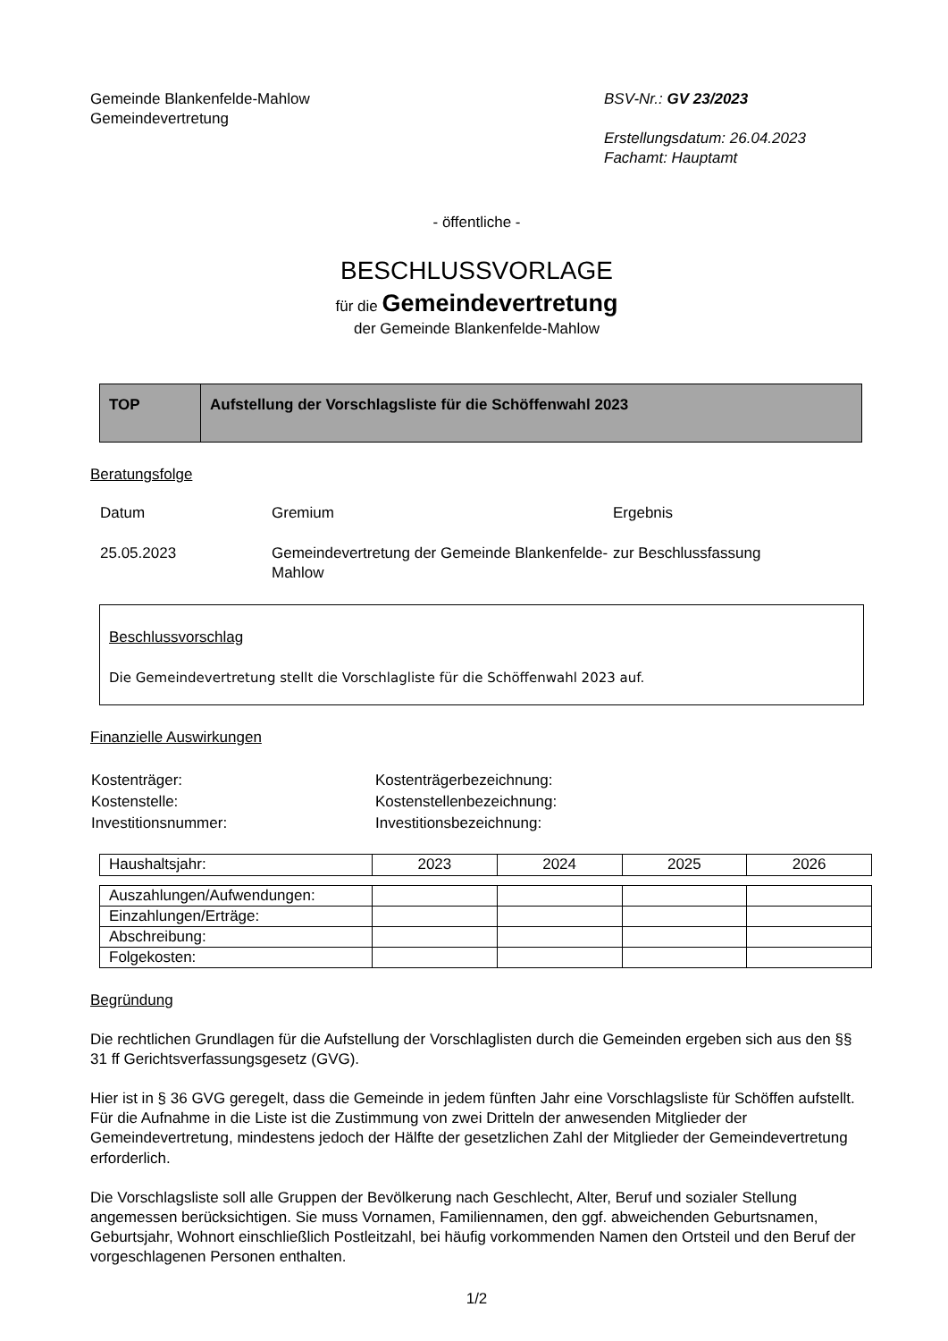Gemeinde Blankenfelde-Mahlow
Gemeindevertretung
BSV-Nr.: GV 23/2023
Erstellungsdatum: 26.04.2023
Fachamt: Hauptamt
- öffentliche -
BESCHLUSSVORLAGE
für die Gemeindevertretung
der Gemeinde Blankenfelde-Mahlow
| TOP | Aufstellung der Vorschlagsliste für die Schöffenwahl 2023 |
Beratungsfolge
| Datum | Gremium | Ergebnis |
| 25.05.2023 | Gemeindevertretung der Gemeinde Blankenfelde-Mahlow | zur Beschlussfassung |
Beschlussvorschlag
Die Gemeindevertretung stellt die Vorschlagliste für die Schöffenwahl 2023 auf.
Finanzielle Auswirkungen
| Kostenträger: | Kostenträgerbezeichnung: |
| Kostenstelle: | Kostenstellenbezeichnung: |
| Investitionsnummer: | Investitionsbezeichnung: |
| Haushaltsjahr: | 2023 | 2024 | 2025 | 2026 |
| Auszahlungen/Aufwendungen: | | | | |
| Einzahlungen/Erträge: | | | | |
| Abschreibung: | | | | |
| Folgekosten: | | | | |
Begründung
Die rechtlichen Grundlagen für die Aufstellung der Vorschlaglisten durch die Gemeinden ergeben sich aus den §§ 31 ff Gerichtsverfassungsgesetz (GVG).
Hier ist in § 36 GVG geregelt, dass die Gemeinde in jedem fünften Jahr eine Vorschlagsliste für Schöffen aufstellt. Für die Aufnahme in die Liste ist die Zustimmung von zwei Dritteln der anwesenden Mitglieder der Gemeindevertretung, mindestens jedoch der Hälfte der gesetzlichen Zahl der Mitglieder der Gemeindevertretung erforderlich.
Die Vorschlagsliste soll alle Gruppen der Bevölkerung nach Geschlecht, Alter, Beruf und sozialer Stellung angemessen berücksichtigen. Sie muss Vornamen, Familiennamen, den ggf. abweichenden Geburtsnamen, Geburtsjahr, Wohnort einschließlich Postleitzahl, bei häufig vorkommenden Namen den Ortsteil und den Beruf der vorgeschlagenen Personen enthalten.
1/2